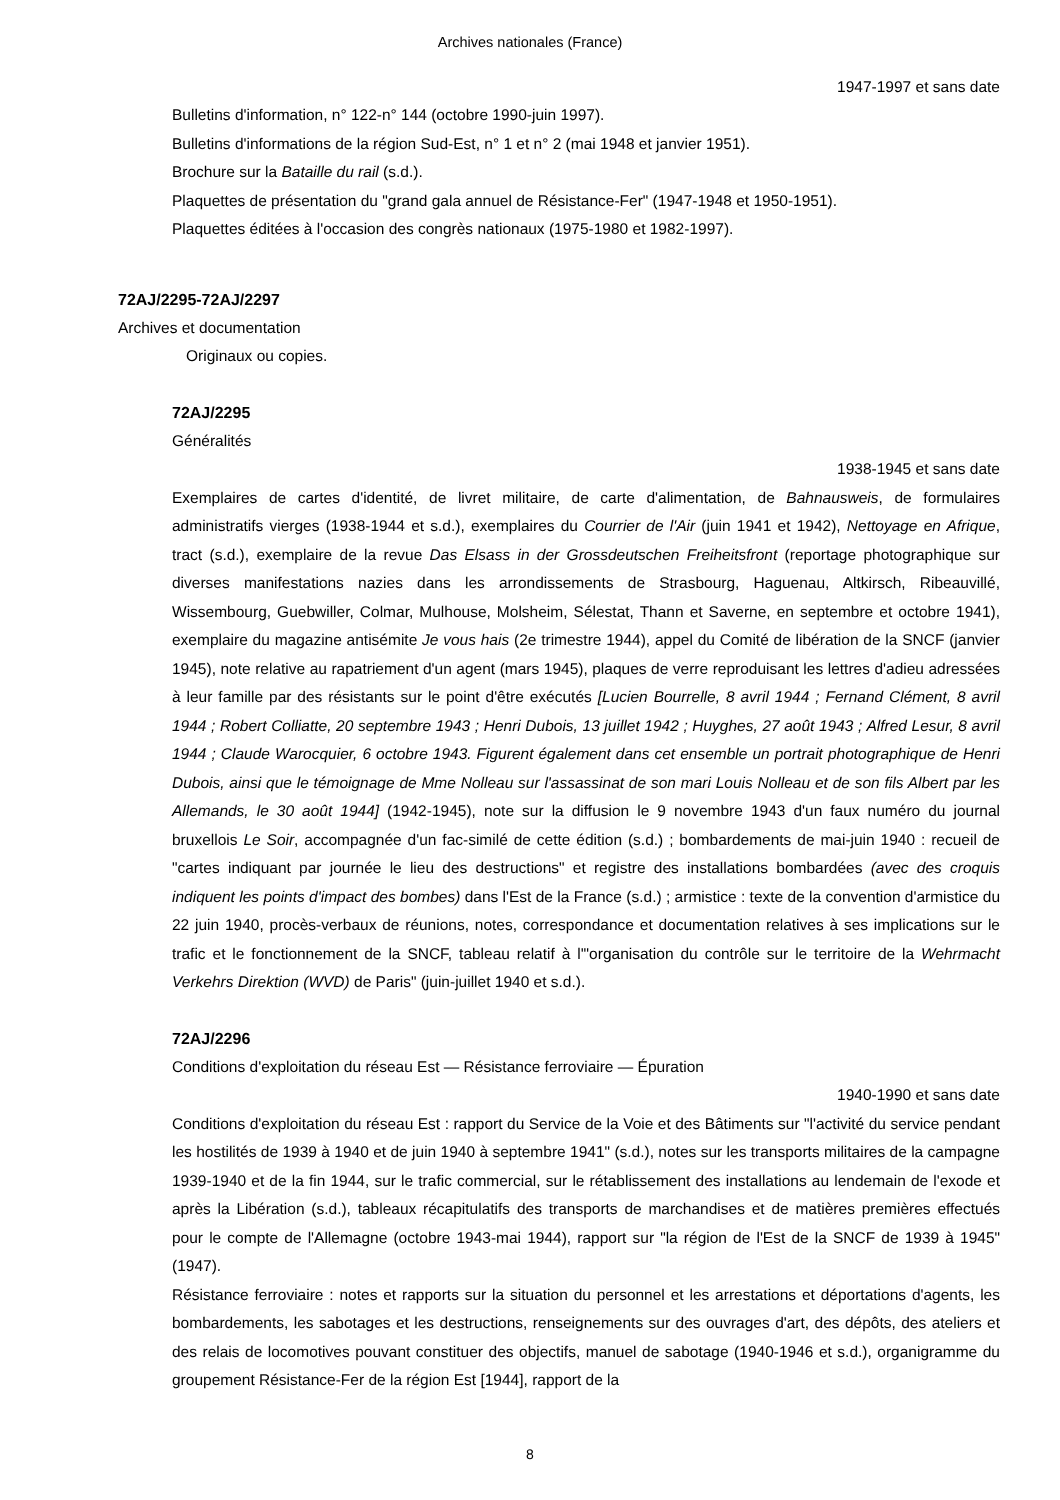Archives nationales (France)
1947-1997 et sans date
Bulletins d'information, n° 122-n° 144 (octobre 1990-juin 1997).
Bulletins d'informations de la région Sud-Est, n° 1 et n° 2 (mai 1948 et janvier 1951).
Brochure sur la Bataille du rail (s.d.).
Plaquettes de présentation du "grand gala annuel de Résistance-Fer" (1947-1948 et 1950-1951).
Plaquettes éditées à l'occasion des congrès nationaux (1975-1980 et 1982-1997).
72AJ/2295-72AJ/2297
Archives et documentation
Originaux ou copies.
72AJ/2295
Généralités
1938-1945 et sans date
Exemplaires de cartes d'identité, de livret militaire, de carte d'alimentation, de Bahnausweis, de formulaires administratifs vierges (1938-1944 et s.d.), exemplaires du Courrier de l'Air (juin 1941 et 1942), Nettoyage en Afrique, tract (s.d.), exemplaire de la revue Das Elsass in der Grossdeutschen Freiheitsfront (reportage photographique sur diverses manifestations nazies dans les arrondissements de Strasbourg, Haguenau, Altkirsch, Ribeauvillé, Wissembourg, Guebwiller, Colmar, Mulhouse, Molsheim, Sélestat, Thann et Saverne, en septembre et octobre 1941), exemplaire du magazine antisémite Je vous hais (2e trimestre 1944), appel du Comité de libération de la SNCF (janvier 1945), note relative au rapatriement d'un agent (mars 1945), plaques de verre reproduisant les lettres d'adieu adressées à leur famille par des résistants sur le point d'être exécutés [Lucien Bourrelle, 8 avril 1944 ; Fernand Clément, 8 avril 1944 ; Robert Colliatte, 20 septembre 1943 ; Henri Dubois, 13 juillet 1942 ; Huyghes, 27 août 1943 ; Alfred Lesur, 8 avril 1944 ; Claude Warocquier, 6 octobre 1943. Figurent également dans cet ensemble un portrait photographique de Henri Dubois, ainsi que le témoignage de Mme Nolleau sur l'assassinat de son mari Louis Nolleau et de son fils Albert par les Allemands, le 30 août 1944] (1942-1945), note sur la diffusion le 9 novembre 1943 d'un faux numéro du journal bruxellois Le Soir, accompagnée d'un fac-similé de cette édition (s.d.) ; bombardements de mai-juin 1940 : recueil de "cartes indiquant par journée le lieu des destructions" et registre des installations bombardées (avec des croquis indiquent les points d'impact des bombes) dans l'Est de la France (s.d.) ; armistice : texte de la convention d'armistice du 22 juin 1940, procès-verbaux de réunions, notes, correspondance et documentation relatives à ses implications sur le trafic et le fonctionnement de la SNCF, tableau relatif à l'"organisation du contrôle sur le territoire de la Wehrmacht Verkehrs Direktion (WVD) de Paris" (juin-juillet 1940 et s.d.).
72AJ/2296
Conditions d'exploitation du réseau Est — Résistance ferroviaire — Épuration
1940-1990 et sans date
Conditions d'exploitation du réseau Est : rapport du Service de la Voie et des Bâtiments sur "l'activité du service pendant les hostilités de 1939 à 1940 et de juin 1940 à septembre 1941" (s.d.), notes sur les transports militaires de la campagne 1939-1940 et de la fin 1944, sur le trafic commercial, sur le rétablissement des installations au lendemain de l'exode et après la Libération (s.d.), tableaux récapitulatifs des transports de marchandises et de matières premières effectués pour le compte de l'Allemagne (octobre 1943-mai 1944), rapport sur "la région de l'Est de la SNCF de 1939 à 1945" (1947).
Résistance ferroviaire : notes et rapports sur la situation du personnel et les arrestations et déportations d'agents, les bombardements, les sabotages et les destructions, renseignements sur des ouvrages d'art, des dépôts, des ateliers et des relais de locomotives pouvant constituer des objectifs, manuel de sabotage (1940-1946 et s.d.), organigramme du groupement Résistance-Fer de la région Est [1944], rapport de la
8